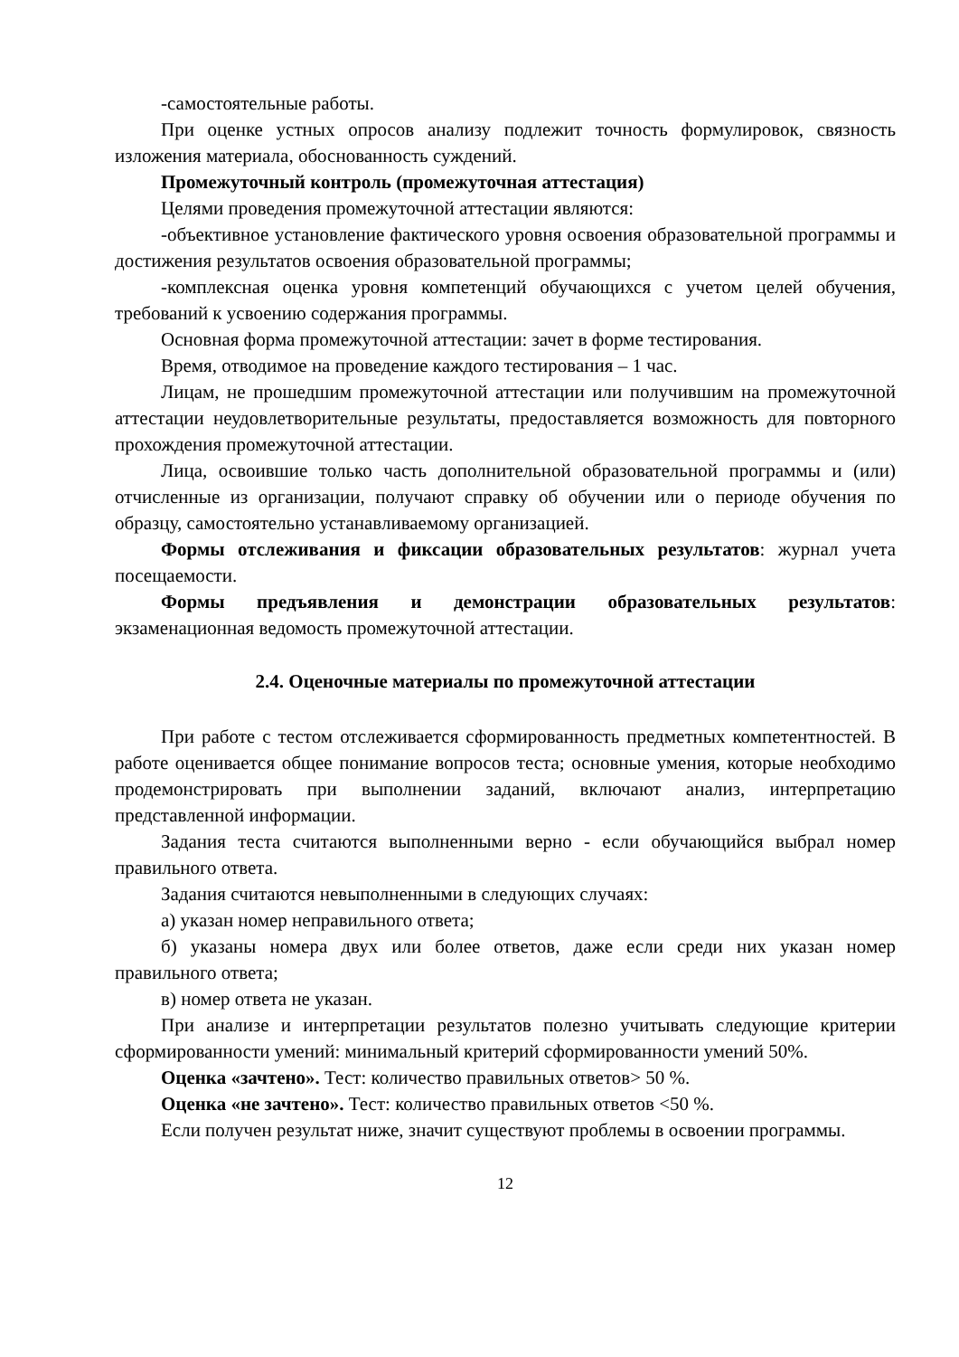-самостоятельные работы.
При оценке устных опросов анализу подлежит точность формулировок, связность изложения материала, обоснованность суждений.
Промежуточный контроль (промежуточная аттестация)
Целями проведения промежуточной аттестации являются:
-объективное установление фактического уровня освоения образовательной программы и достижения результатов освоения образовательной программы;
-комплексная оценка уровня компетенций обучающихся с учетом целей обучения, требований к усвоению содержания программы.
Основная форма промежуточной аттестации: зачет в форме тестирования.
Время, отводимое на проведение каждого тестирования – 1 час.
Лицам, не прошедшим промежуточной аттестации или получившим на промежуточной аттестации неудовлетворительные результаты, предоставляется возможность для повторного прохождения промежуточной аттестации.
Лица, освоившие только часть дополнительной образовательной программы и (или) отчисленные из организации, получают справку об обучении или о периоде обучения по образцу, самостоятельно устанавливаемому организацией.
Формы отслеживания и фиксации образовательных результатов: журнал учета посещаемости.
Формы предъявления и демонстрации образовательных результатов: экзаменационная ведомость промежуточной аттестации.
2.4. Оценочные материалы по промежуточной аттестации
При работе с тестом отслеживается сформированность предметных компетентностей. В работе оценивается общее понимание вопросов теста; основные умения, которые необходимо продемонстрировать при выполнении заданий, включают анализ, интерпретацию представленной информации.
Задания теста считаются выполненными верно - если обучающийся выбрал номер правильного ответа.
Задания считаются невыполненными в следующих случаях:
а) указан номер неправильного ответа;
б) указаны номера двух или более ответов, даже если среди них указан номер правильного ответа;
в) номер ответа не указан.
При анализе и интерпретации результатов полезно учитывать следующие критерии сформированности умений: минимальный критерий сформированности умений 50%.
Оценка «зачтено». Тест: количество правильных ответов> 50 %.
Оценка «не зачтено». Тест: количество правильных ответов <50 %.
Если получен результат ниже, значит существуют проблемы в освоении программы.
12